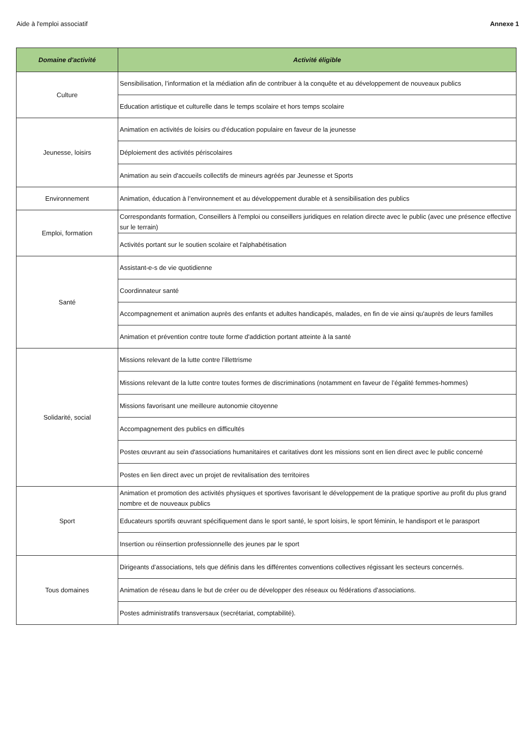Aide à l'emploi associatif Annexe 1
| Domaine d'activité | Activité éligible |
| --- | --- |
| Culture | Sensibilisation, l’information et la médiation afin de contribuer à la conquête et au développement de nouveaux publics |
| | Education artistique et culturelle dans le temps scolaire et hors temps scolaire |
| Jeunesse, loisirs | Animation en activités de loisirs ou d'éducation populaire en faveur de la jeunesse |
| | Déploiement des activités périscolaires |
| | Animation au sein d'accueils collectifs de mineurs agréés par Jeunesse et Sports |
| Environnement | Animation, éducation à l’environnement et au développement durable et à sensibilisation des publics |
| Emploi, formation | Correspondants formation, Conseillers à l'emploi ou conseillers juridiques en relation directe avec le public (avec une présence effective sur le terrain) |
| | Activités portant sur le soutien scolaire et l'alphabétisation |
| Santé | Assistant-e-s de vie quotidienne |
| | Coordinnateur santé |
| | Accompagnement et animation auprès des enfants et adultes handicapés, malades, en fin de vie ainsi qu'auprès de leurs familles |
| | Animation et prévention contre toute forme d'addiction portant atteinte à la santé |
| Solidarité, social | Missions relevant de la lutte contre l'illettrisme |
| | Missions relevant de la lutte contre toutes formes de discriminations (notamment en faveur de l’égalité femmes-hommes) |
| | Missions favorisant une meilleure autonomie citoyenne |
| | Accompagnement des publics en difficultés |
| | Postes œuvrant au sein d'associations humanitaires et caritatives dont les missions sont en lien direct avec le public concerné |
| | Postes en lien direct avec un projet de revitalisation des territoires |
| Sport | Animation et promotion des activités physiques et sportives favorisant le développement de la pratique sportive au profit du plus grand nombre et de nouveaux publics |
| | Educateurs sportifs œuvrant spécifiquement dans le sport santé, le sport loisirs, le sport féminin, le handisport et le parasport |
| | Insertion ou réinsertion professionnelle des jeunes par le sport |
| Tous domaines | Dirigeants d’associations, tels que définis dans les différentes conventions collectives régissant les secteurs concernés. |
| | Animation de réseau dans le but de créer ou de développer des réseaux ou fédérations d’associations. |
| | Postes administratifs transversaux (secrétariat, comptabilité). |